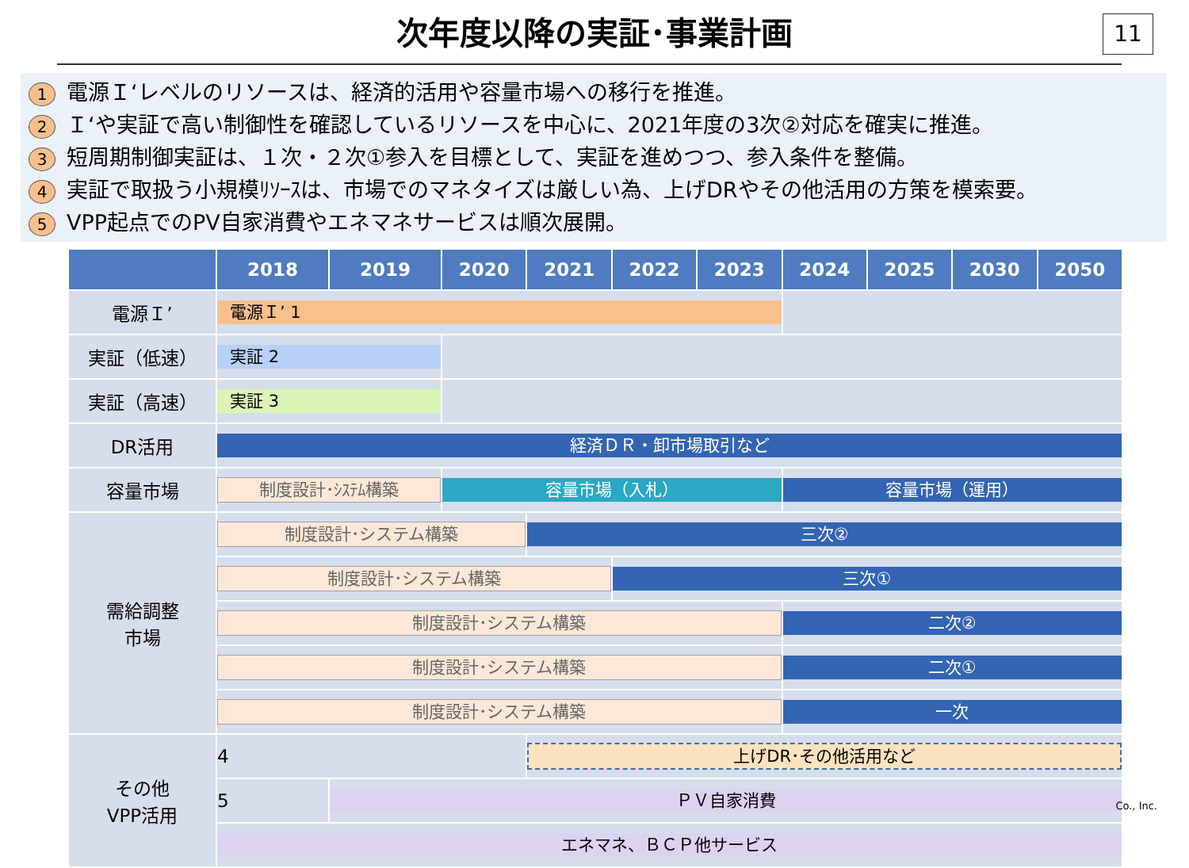次年度以降の実証･事業計画
11
1 電源Ｉ‘レベルのリソースは、経済的活用や容量市場への移行を推進。
2 Ｉ‘や実証で高い制御性を確認しているリソースを中心に、2021年度の3次②対応を確実に推進。
3 短周期制御実証は、１次・２次①参入を目標として、実証を進めつつ、参入条件を整備。
4 実証で取扱う小規模ﾘｿｰｽは、市場でのマネタイズは厳しい為、上げDRやその他活用の方策を模索要。
5 VPP起点でのPV自家消費やエネマネサービスは順次展開。
| | 2018 | 2019 | 2020 | 2021 | 2022 | 2023 | 2024 | 2025 | 2030 | 2050 |
| --- | --- | --- | --- | --- | --- | --- | --- | --- | --- | --- |
| 電源Ｉ’ | 電源Ｉ’ 1 | | | | | | | | | |
| 実証（低速） | 実証 2 | | | | | | | | | |
| 実証（高速） | 実証 3 | | | | | | | | | |
| DR活用 | 経済ＤＲ・卸市場取引など | | | | | | | | | |
| 容量市場 | 制度設計･ｼｽﾃﾑ構築 | | 容量市場（入札） | | | | 容量市場（運用） | | | |
| 需給調整 市場 | 制度設計･システム構築 | | | 三次② | | | | | | |
| | 制度設計･システム構築 | | | | 三次① | | | | | |
| | 制度設計･システム構築 | | | | | | 二次② | | | |
| | 制度設計･システム構築 | | | | | | 二次① | | | |
| | 制度設計･システム構築 | | | | | | 一次 | | | |
| その他 VPP活用 | 4 | | | 上げDR･その他活用など | | | | | | |
| | 5 | ＰＶ自家消費 | | | | | | | | |
| | エネマネ、ＢＣＰ他サービス | | | | | | | | | |
Co., Inc.